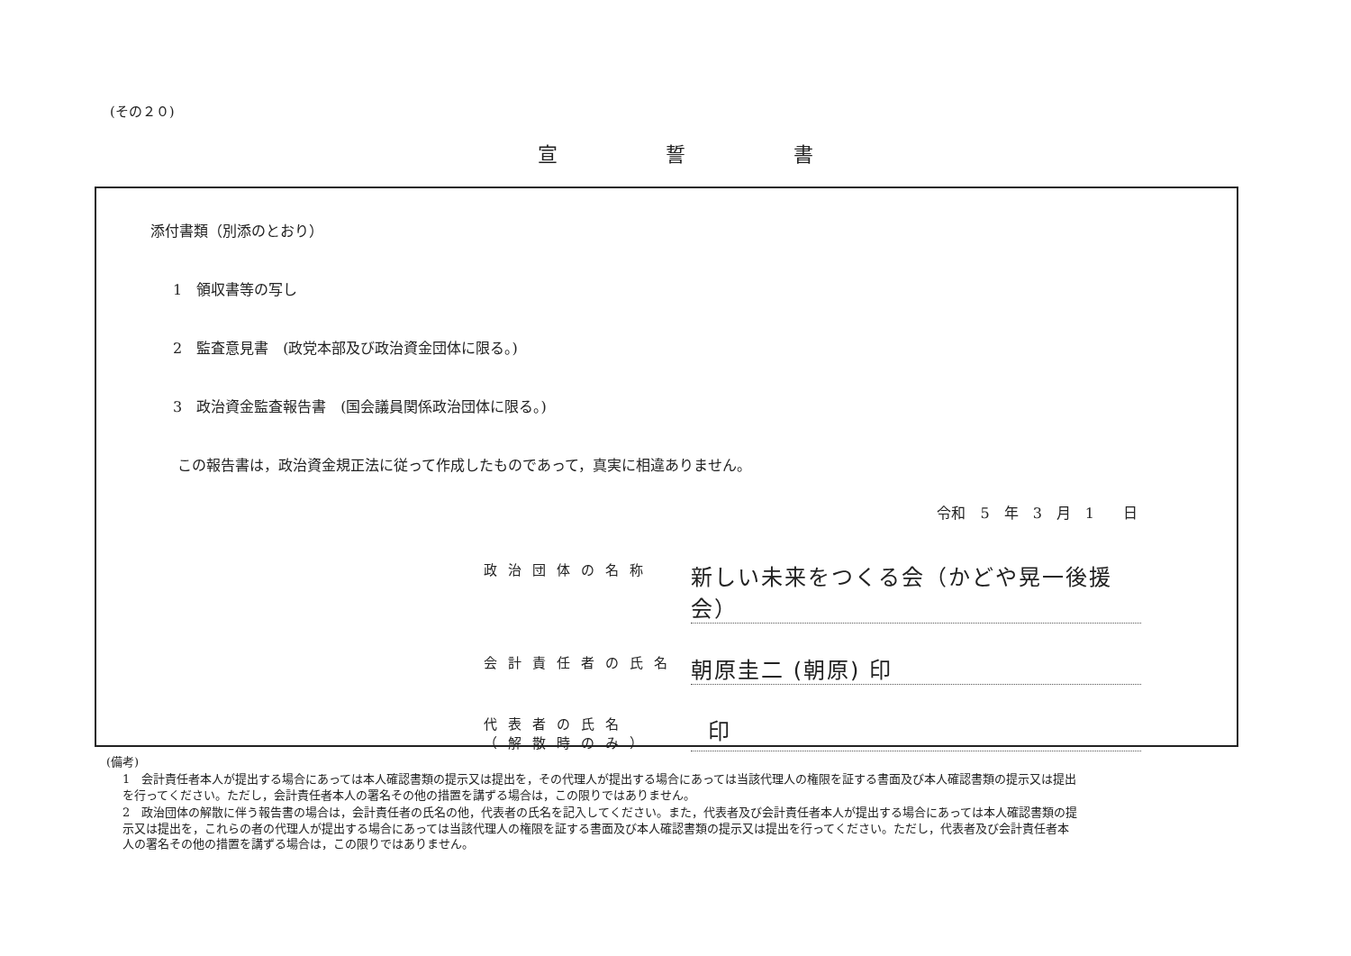(その２０)
宣誓書
添付書類（別添のとおり）
1　領収書等の写し
2　監査意見書　(政党本部及び政治資金団体に限る。)
3　政治資金監査報告書　(国会議員関係政治団体に限る。)
この報告書は，政治資金規正法に従って作成したものであって，真実に相違ありません。
令和　5　年　3　月　1　　日
政治団体の名称 新しい未来をつくる会（かどや晃一後援会）
会計責任者の氏名 朝原圭二 (朝原) 印
代表者の氏名
（解散時のみ） 印
(備考)
1　会計責任者本人が提出する場合にあっては本人確認書類の提示又は提出を，その代理人が提出する場合にあっては当該代理人の権限を証する書面及び本人確認書類の提示又は提出を行ってください。ただし，会計責任者本人の署名その他の措置を講ずる場合は，この限りではありません。
2　政治団体の解散に伴う報告書の場合は，会計責任者の氏名の他，代表者の氏名を記入してください。また，代表者及び会計責任者本人が提出する場合にあっては本人確認書類の提示又は提出を，これらの者の代理人が提出する場合にあっては当該代理人の権限を証する書面及び本人確認書類の提示又は提出を行ってください。ただし，代表者及び会計責任者本人の署名その他の措置を講ずる場合は，この限りではありません。